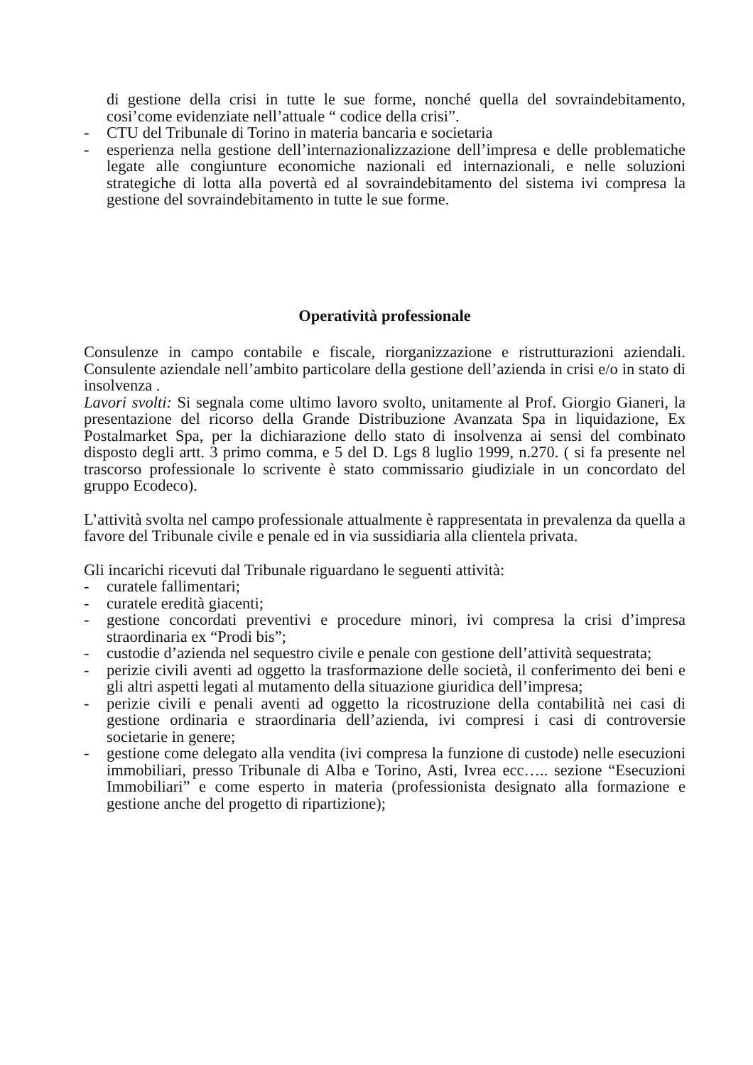di gestione della crisi in tutte le sue forme, nonché quella del sovraindebitamento, cosi’come evidenziate nell’attuale “ codice della crisi”.
- CTU del Tribunale di Torino in materia bancaria e societaria
- esperienza nella gestione dell’internazionalizzazione dell’impresa e delle problematiche legate alle congiunture economiche nazionali ed internazionali, e nelle soluzioni strategiche di lotta alla povertà ed al sovraindebitamento del sistema ivi compresa la gestione del sovraindebitamento in tutte le sue forme.
Operatività professionale
Consulenze in campo contabile e fiscale, riorganizzazione e ristrutturazioni aziendali. Consulente aziendale nell’ambito particolare della gestione dell’azienda in crisi e/o in stato di insolvenza .
Lavori svolti: Si segnala come ultimo lavoro svolto, unitamente al Prof. Giorgio Gianeri, la presentazione del ricorso della Grande Distribuzione Avanzata Spa in liquidazione, Ex Postalmarket Spa, per la dichiarazione dello stato di insolvenza ai sensi del combinato disposto degli artt. 3 primo comma, e 5 del D. Lgs 8 luglio 1999, n.270. ( si fa presente nel trascorso professionale lo scrivente è stato commissario giudiziale in un concordato del gruppo Ecodeco).
L’attività svolta nel campo professionale attualmente è rappresentata in prevalenza da quella a favore del Tribunale civile e penale ed in via sussidiaria alla clientela privata.
Gli incarichi ricevuti dal Tribunale riguardano le seguenti attività:
- curatele fallimentari;
- curatele eredità giacenti;
- gestione concordati preventivi e procedure minori, ivi compresa la crisi d’impresa straordinaria ex “Prodi bis”;
- custodie d’azienda nel sequestro civile e penale con gestione dell’attività sequestrata;
- perizie civili aventi ad oggetto la trasformazione delle società, il conferimento dei beni e gli altri aspetti legati al mutamento della situazione giuridica dell’impresa;
- perizie civili e penali aventi ad oggetto la ricostruzione della contabilità nei casi di gestione ordinaria e straordinaria dell’azienda, ivi compresi i casi di controversie societarie in genere;
- gestione come delegato alla vendita (ivi compresa la funzione di custode) nelle esecuzioni immobiliari, presso Tribunale di Alba e Torino, Asti, Ivrea ecc….. sezione “Esecuzioni Immobiliari” e come esperto in materia (professionista designato alla formazione e gestione anche del progetto di ripartizione);